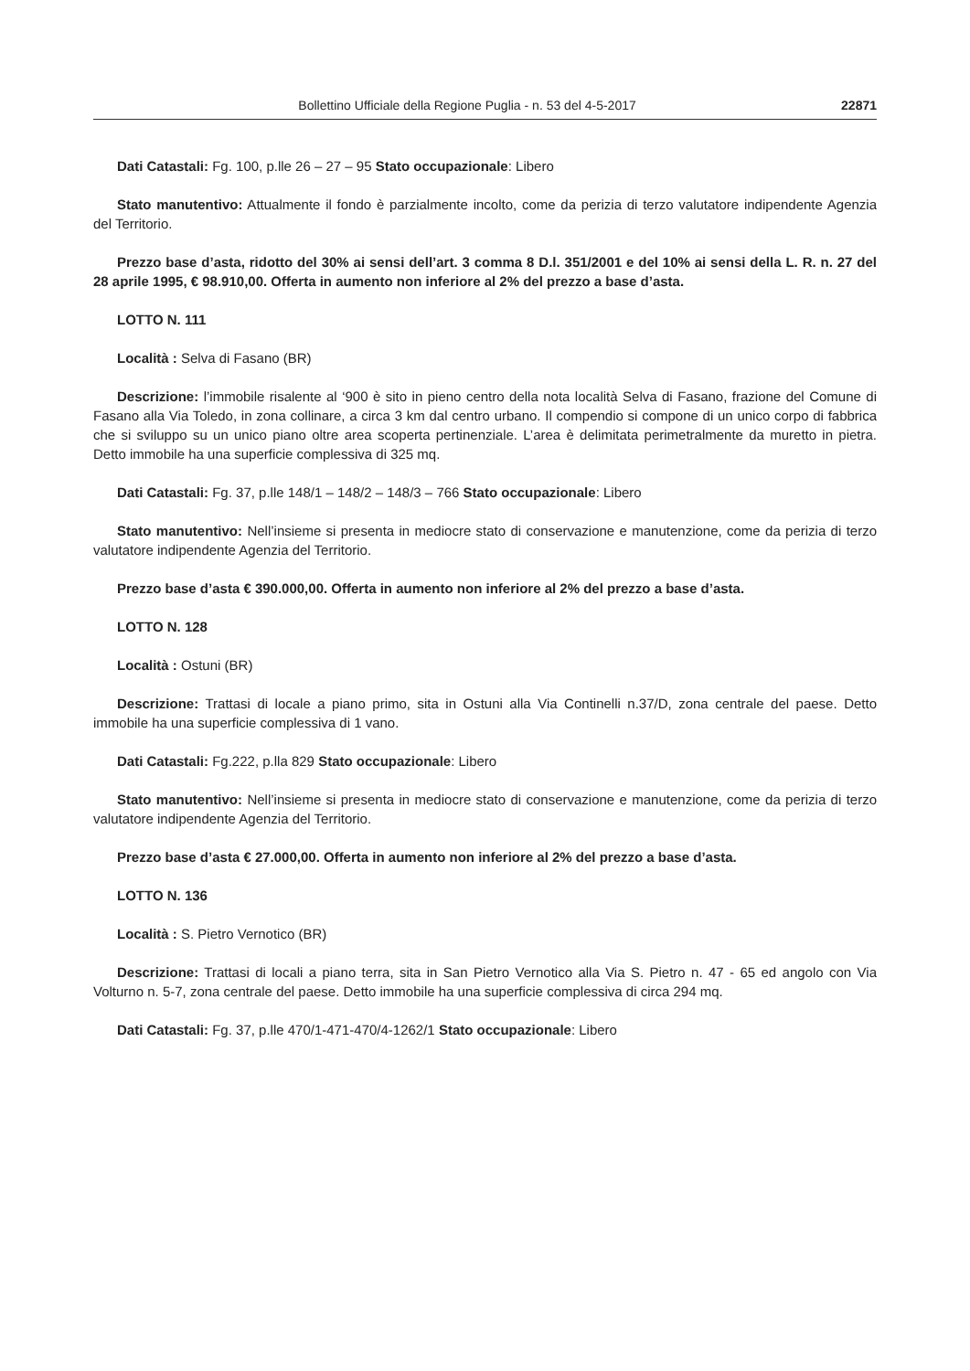Bollettino Ufficiale della Regione Puglia - n. 53 del 4-5-2017 22871
Dati Catastali: Fg. 100, p.lle 26 – 27 – 95 Stato occupazionale: Libero
Stato manutentivo: Attualmente il fondo è parzialmente incolto, come da perizia di terzo valutatore indipendente Agenzia del Territorio.
Prezzo base d’asta, ridotto del 30% ai sensi dell’art. 3 comma 8 D.l. 351/2001 e del 10% ai sensi della L. R. n. 27 del 28 aprile 1995, € 98.910,00. Offerta in aumento non inferiore al 2% del prezzo a base d’asta.
LOTTO N. 111
Località : Selva di Fasano (BR)
Descrizione: l’immobile risalente al ‘900 è sito in pieno centro della nota località Selva di Fasano, frazione del Comune di Fasano alla Via Toledo, in zona collinare, a circa 3 km dal centro urbano. Il compendio si compone di un unico corpo di fabbrica che si sviluppo su un unico piano oltre area scoperta pertinenziale. L’area è delimitata perimetralmente da muretto in pietra. Detto immobile ha una superficie complessiva di 325 mq.
Dati Catastali: Fg. 37, p.lle 148/1 – 148/2 – 148/3 – 766 Stato occupazionale: Libero
Stato manutentivo: Nell’insieme si presenta in mediocre stato di conservazione e manutenzione, come da perizia di terzo valutatore indipendente Agenzia del Territorio.
Prezzo base d’asta € 390.000,00. Offerta in aumento non inferiore al 2% del prezzo a base d’asta.
LOTTO N. 128
Località : Ostuni (BR)
Descrizione: Trattasi di locale a piano primo, sita in Ostuni alla Via Continelli n.37/D, zona centrale del paese. Detto immobile ha una superficie complessiva di 1 vano.
Dati Catastali: Fg.222, p.lla 829 Stato occupazionale: Libero
Stato manutentivo: Nell’insieme si presenta in mediocre stato di conservazione e manutenzione, come da perizia di terzo valutatore indipendente Agenzia del Territorio.
Prezzo base d’asta € 27.000,00. Offerta in aumento non inferiore al 2% del prezzo a base d’asta.
LOTTO N. 136
Località : S. Pietro Vernotico (BR)
Descrizione: Trattasi di locali a piano terra, sita in San Pietro Vernotico alla Via S. Pietro n. 47 - 65 ed angolo con Via Volturno n. 5-7, zona centrale del paese. Detto immobile ha una superficie complessiva di circa 294 mq.
Dati Catastali: Fg. 37, p.lle 470/1-471-470/4-1262/1 Stato occupazionale: Libero